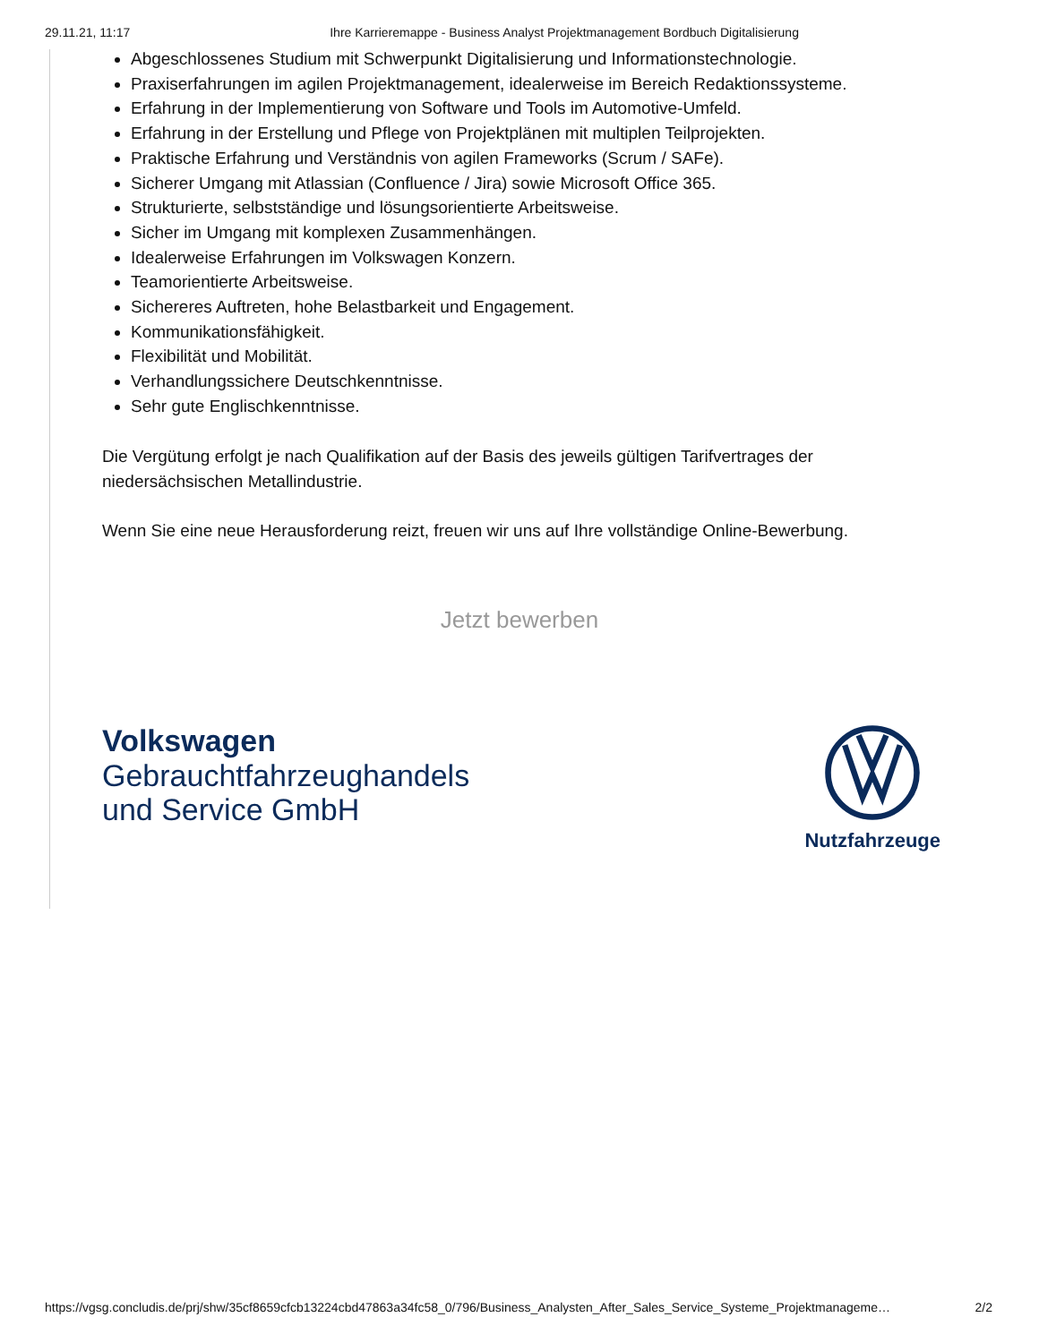29.11.21, 11:17 Ihre Karrieremappe - Business Analyst Projektmanagement Bordbuch Digitalisierung
Abgeschlossenes Studium mit Schwerpunkt Digitalisierung und Informationstechnologie.
Praxiserfahrungen im agilen Projektmanagement, idealerweise im Bereich Redaktionssysteme.
Erfahrung in der Implementierung von Software und Tools im Automotive-Umfeld.
Erfahrung in der Erstellung und Pflege von Projektplänen mit multiplen Teilprojekten.
Praktische Erfahrung und Verständnis von agilen Frameworks (Scrum / SAFe).
Sicherer Umgang mit Atlassian (Confluence / Jira) sowie Microsoft Office 365.
Strukturierte, selbstständige und lösungsorientierte Arbeitsweise.
Sicher im Umgang mit komplexen Zusammenhängen.
Idealerweise Erfahrungen im Volkswagen Konzern.
Teamorientierte Arbeitsweise.
Sichereres Auftreten, hohe Belastbarkeit und Engagement.
Kommunikationsfähigkeit.
Flexibilität und Mobilität.
Verhandlungssichere Deutschkenntnisse.
Sehr gute Englischkenntnisse.
Die Vergütung erfolgt je nach Qualifikation auf der Basis des jeweils gültigen Tarifvertrages der niedersächsischen Metallindustrie.
Wenn Sie eine neue Herausforderung reizt, freuen wir uns auf Ihre vollständige Online-Bewerbung.
Jetzt bewerben
Volkswagen
Gebrauchtfahrzeughandels
und Service GmbH
Nutzfahrzeuge
https://vgsg.concludis.de/prj/shw/35cf8659cfcb13224cbd47863a34fc58_0/796/Business_Analysten_After_Sales_Service_Systeme_Projektmanageme… 2/2